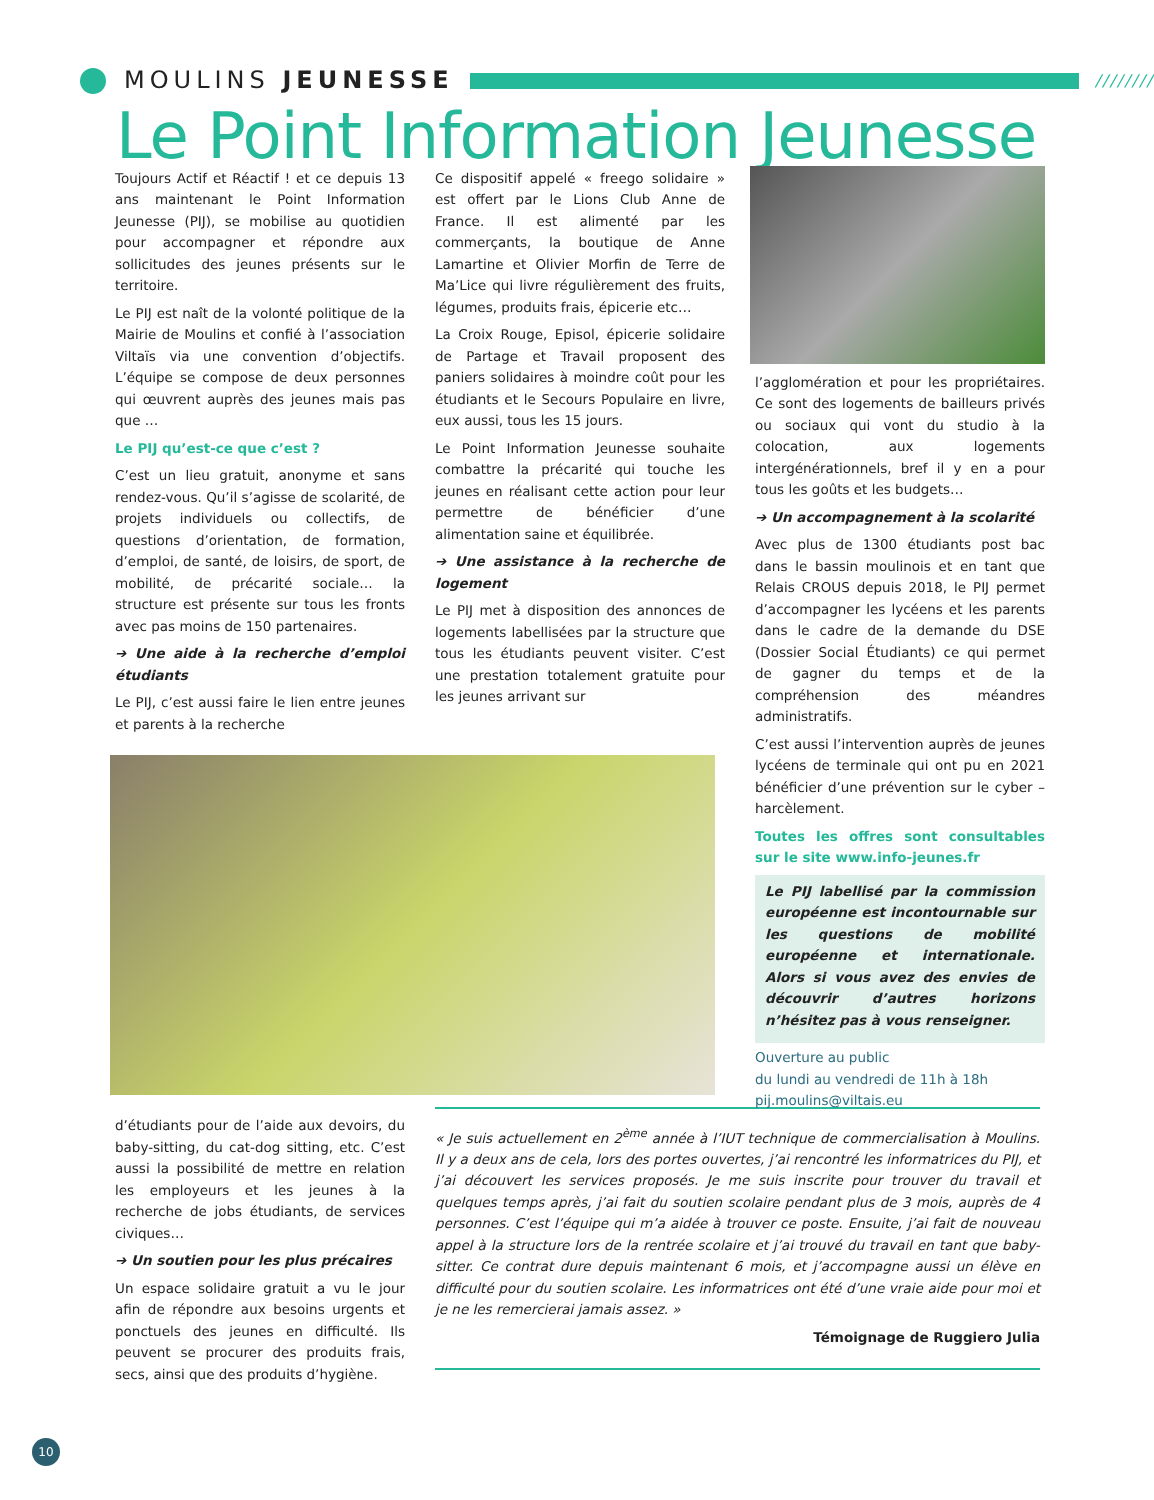MOULINS JEUNESSE
////////
Le Point Information Jeunesse
Toujours Actif et Réactif ! et ce depuis 13 ans maintenant le Point Information Jeunesse (PIJ), se mobilise au quotidien pour accompagner et répondre aux sollicitudes des jeunes présents sur le territoire.
Le PIJ est naît de la volonté politique de la Mairie de Moulins et confié à l’association Viltaïs via une convention d’objectifs. L’équipe se compose de deux personnes qui œuvrent auprès des jeunes mais pas que …
Le PIJ qu’est-ce que c’est ?
C’est un lieu gratuit, anonyme et sans rendez-vous. Qu’il s’agisse de scolarité, de projets individuels ou collectifs, de questions d’orientation, de formation, d’emploi, de santé, de loisirs, de sport, de mobilité, de précarité sociale… la structure est présente sur tous les fronts avec pas moins de 150 partenaires.
➔ Une aide à la recherche d’emploi étudiants
Le PIJ, c’est aussi faire le lien entre jeunes et parents à la recherche
d’étudiants pour de l’aide aux devoirs, du baby-sitting, du cat-dog sitting, etc. C’est aussi la possibilité de mettre en relation les employeurs et les jeunes à la recherche de jobs étudiants, de services civiques…
➔ Un soutien pour les plus précaires
Un espace solidaire gratuit a vu le jour afin de répondre aux besoins urgents et ponctuels des jeunes en difficulté. Ils peuvent se procurer des produits frais, secs, ainsi que des produits d’hygiène.
Ce dispositif appelé « freego solidaire » est offert par le Lions Club Anne de France. Il est alimenté par les commerçants, la boutique de Anne Lamartine et Olivier Morfin de Terre de Ma’Lice qui livre régulièrement des fruits, légumes, produits frais, épicerie etc…
La Croix Rouge, Episol, épicerie solidaire de Partage et Travail proposent des paniers solidaires à moindre coût pour les étudiants et le Secours Populaire en livre, eux aussi, tous les 15 jours.
Le Point Information Jeunesse souhaite combattre la précarité qui touche les jeunes en réalisant cette action pour leur permettre de bénéficier d’une alimentation saine et équilibrée.
➔ Une assistance à la recherche de logement
Le PIJ met à disposition des annonces de logements labellisées par la structure que tous les étudiants peuvent visiter. C’est une prestation totalement gratuite pour les jeunes arrivant sur
« Je suis actuellement en 2<sup>ème</sup> année à l’IUT technique de commercialisation à Moulins. Il y a deux ans de cela, lors des portes ouvertes, j’ai rencontré les informatrices du PIJ, et j’ai découvert les services proposés. Je me suis inscrite pour trouver du travail et quelques temps après, j’ai fait du soutien scolaire pendant plus de 3 mois, auprès de 4 personnes. C’est l’équipe qui m’a aidée à trouver ce poste. Ensuite, j’ai fait de nouveau appel à la structure lors de la rentrée scolaire et j’ai trouvé du travail en tant que baby-sitter. Ce contrat dure depuis maintenant 6 mois, et j’accompagne aussi un élève en difficulté pour du soutien scolaire. Les informatrices ont été d’une vraie aide pour moi et je ne les remercierai jamais assez. »
Témoignage de Ruggiero Julia
l’agglomération et pour les propriétaires. Ce sont des logements de bailleurs privés ou sociaux qui vont du studio à la colocation, aux logements intergénérationnels, bref il y en a pour tous les goûts et les budgets…
➔ Un accompagnement à la scolarité
Avec plus de 1300 étudiants post bac dans le bassin moulinois et en tant que Relais CROUS depuis 2018, le PIJ permet d’accompagner les lycéens et les parents dans le cadre de la demande du DSE (Dossier Social Étudiants) ce qui permet de gagner du temps et de la compréhension des méandres administratifs.
C’est aussi l’intervention auprès de jeunes lycéens de terminale qui ont pu en 2021 bénéficier d’une prévention sur le cyber – harcèlement.
Toutes les offres sont consultables sur le site www.info-jeunes.fr
Le PIJ labellisé par la commission européenne est incontournable sur les questions de mobilité européenne et internationale. Alors si vous avez des envies de découvrir d’autres horizons n’hésitez pas à vous renseigner.
Ouverture au public
du lundi au vendredi de 11h à 18h
pij.moulins@viltais.eu
10